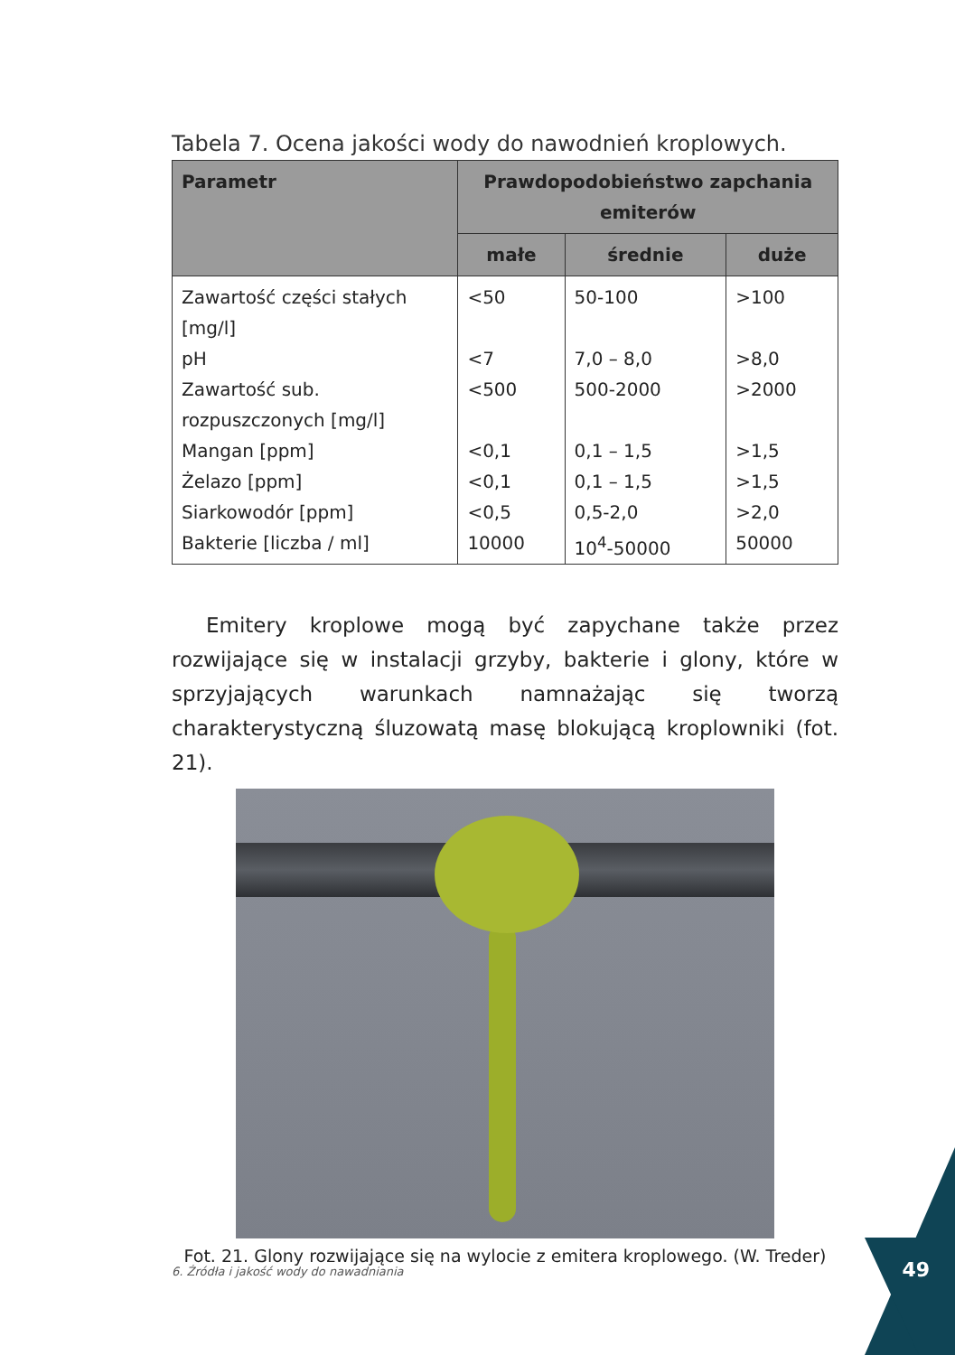Tabela 7. Ocena jakości wody do nawodnień kroplowych.
| Parametr | Prawdopodobieństwo zapchania emiterów | | |
| --- | --- | --- | --- |
| | małe | średnie | duże |
| Zawartość części stałych [mg/l] | <50 | 50-100 | >100 |
| pH | <7 | 7,0 – 8,0 | >8,0 |
| Zawartość sub. rozpuszczonych [mg/l] | <500 | 500-2000 | >2000 |
| Mangan [ppm] | <0,1 | 0,1 – 1,5 | >1,5 |
| Żelazo [ppm] | <0,1 | 0,1 – 1,5 | >1,5 |
| Siarkowodór [ppm] | <0,5 | 0,5-2,0 | >2,0 |
| Bakterie [liczba / ml] | 10000 | 10<sup>4</sup>-50000 | 50000 |
Emitery kroplowe mogą być zapychane także przez rozwijające się w instalacji grzyby, bakterie i glony, które w sprzyjających warunkach namnażając się tworzą charakterystyczną śluzowatą masę blokującą kroplowniki (fot. 21).
Fot. 21. Glony rozwijające się na wylocie z emitera kroplowego. (W. Treder)
6. Źródła i jakość wody do nawadniania
49